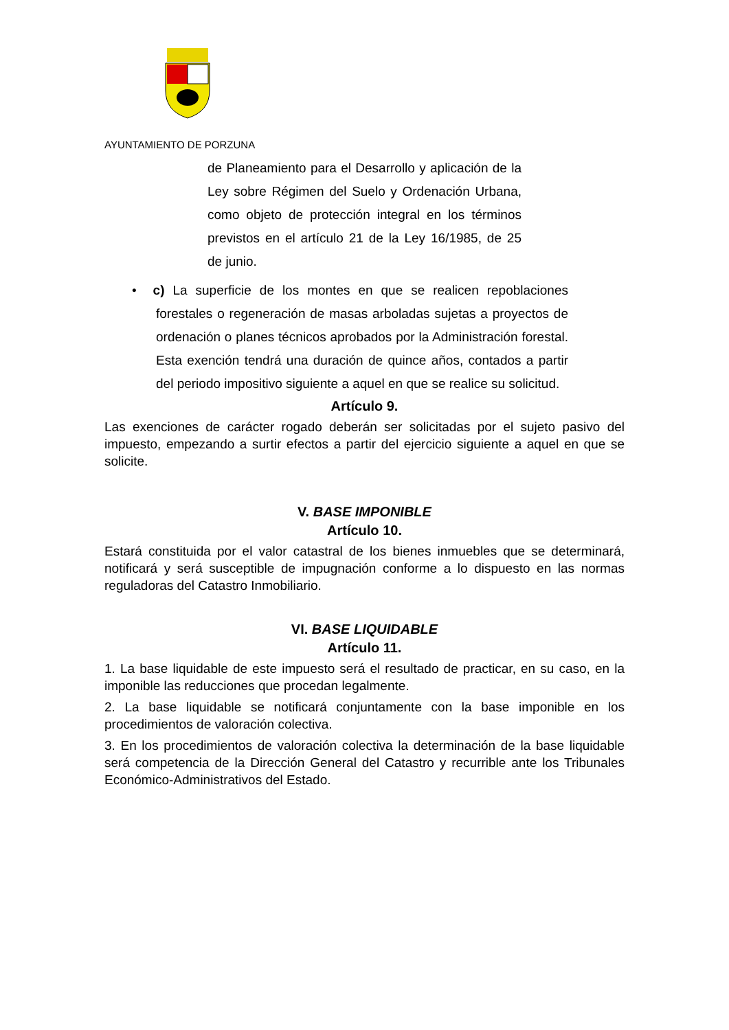AYUNTAMIENTO DE PORZUNA
de Planeamiento para el Desarrollo y aplicación de la Ley sobre Régimen del Suelo y Ordenación Urbana, como objeto de protección integral en los términos previstos en el artículo 21 de la Ley 16/1985, de 25 de junio.
• c) La superficie de los montes en que se realicen repoblaciones forestales o regeneración de masas arboladas sujetas a proyectos de ordenación o planes técnicos aprobados por la Administración forestal. Esta exención tendrá una duración de quince años, contados a partir del periodo impositivo siguiente a aquel en que se realice su solicitud.
Artículo 9.
Las exenciones de carácter rogado deberán ser solicitadas por el sujeto pasivo del impuesto, empezando a surtir efectos a partir del ejercicio siguiente a aquel en que se solicite.
V. BASE IMPONIBLE
Artículo 10.
Estará constituida por el valor catastral de los bienes inmuebles que se determinará, notificará y será susceptible de impugnación conforme a lo dispuesto en las normas reguladoras del Catastro Inmobiliario.
VI. BASE LIQUIDABLE
Artículo 11.
1. La base liquidable de este impuesto será el resultado de practicar, en su caso, en la imponible las reducciones que procedan legalmente.
2. La base liquidable se notificará conjuntamente con la base imponible en los procedimientos de valoración colectiva.
3. En los procedimientos de valoración colectiva la determinación de la base liquidable será competencia de la Dirección General del Catastro y recurrible ante los Tribunales Económico-Administrativos del Estado.